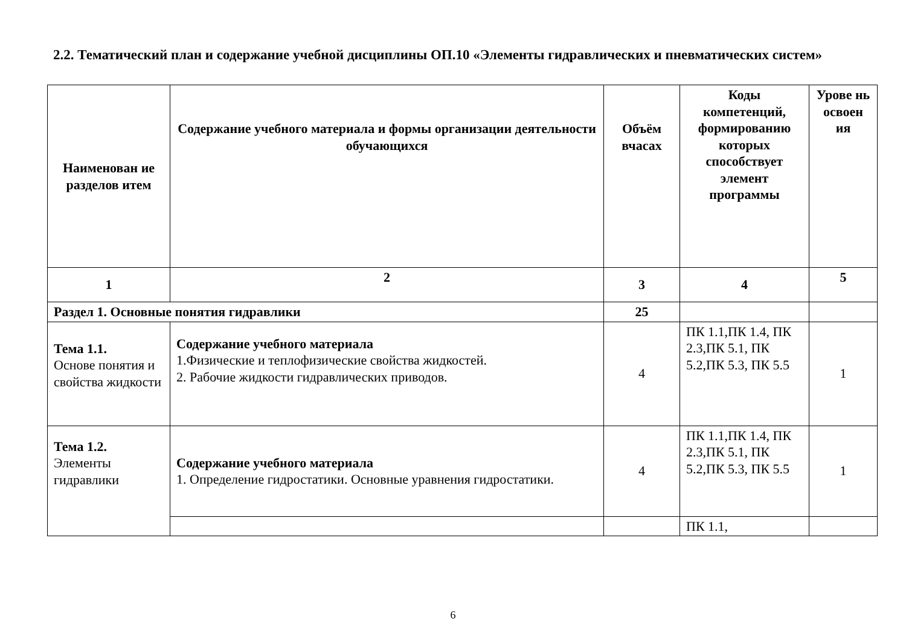2.2. Тематический план и содержание учебной дисциплины ОП.10 «Элементы гидравлических и пневматических систем»
| Наименован ие разделов итем | Содержание учебного материала и формы организации деятельности обучающихся | Объём вчасах | Коды компетенций, формированию которых способствует элемент программы | Урове нь освоен ия |
| --- | --- | --- | --- | --- |
| 1 | 2 | 3 | 4 | 5 |
| Раздел 1. Основные понятия гидравлики | | 25 | | |
| Тема 1.1. Основе понятия и свойства жидкости | Содержание учебного материала 1.Физические и теплофизические свойства жидкостей. 2. Рабочие жидкости гидравлических приводов. | 4 | ПК 1.1,ПК 1.4, ПК 2.3,ПК 5.1, ПК 5.2,ПК 5.3, ПК 5.5 | 1 |
| Тема 1.2. Элементы гидравлики | Содержание учебного материала 1. Определение гидростатики. Основные уравнения гидростатики. | 4 | ПК 1.1,ПК 1.4, ПК 2.3,ПК 5.1, ПК 5.2,ПК 5.3, ПК 5.5 | 1 |
| | | | ПК 1.1, | |
6